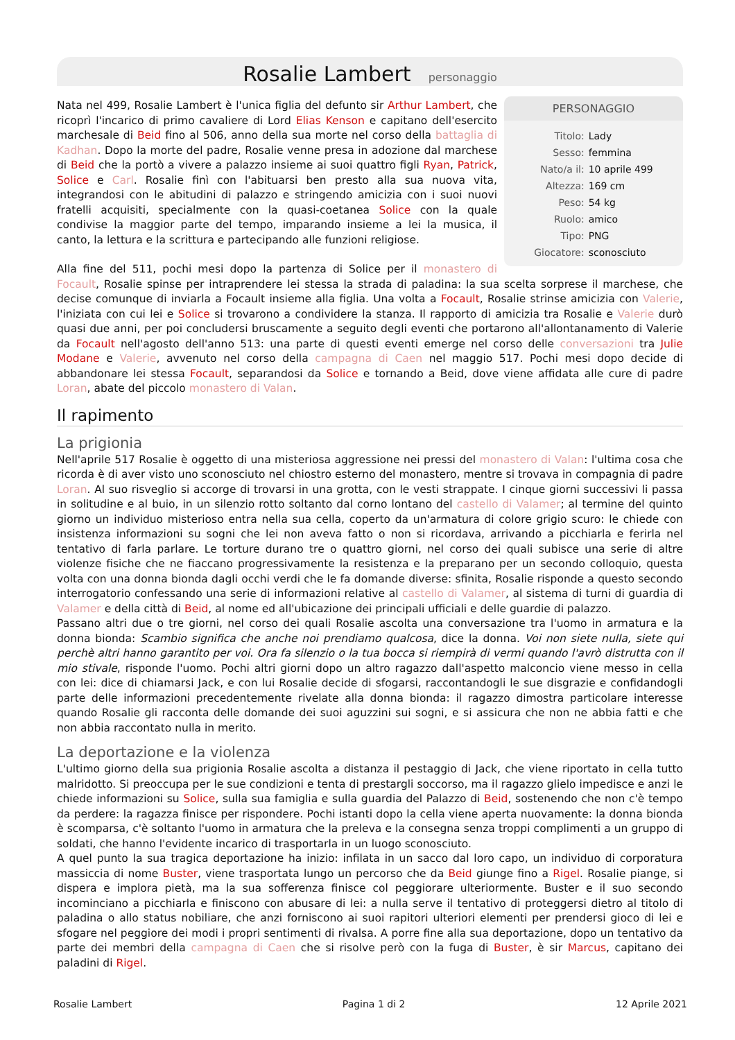Rosalie Lambert personaggio
PERSONAGGIO
| Titolo: | Lady |
| Sesso: | femmina |
| Nato/a il: | 10 aprile 499 |
| Altezza: | 169 cm |
| Peso: | 54 kg |
| Ruolo: | amico |
| Tipo: | PNG |
| Giocatore: | sconosciuto |
Nata nel 499, Rosalie Lambert è l'unica figlia del defunto sir Arthur Lambert, che ricoprì l'incarico di primo cavaliere di Lord Elias Kenson e capitano dell'esercito marchesale di Beid fino al 506, anno della sua morte nel corso della battaglia di Kadhan. Dopo la morte del padre, Rosalie venne presa in adozione dal marchese di Beid che la portò a vivere a palazzo insieme ai suoi quattro figli Ryan, Patrick, Solice e Carl. Rosalie finì con l'abituarsi ben presto alla sua nuova vita, integrandosi con le abitudini di palazzo e stringendo amicizia con i suoi nuovi fratelli acquisiti, specialmente con la quasi-coetanea Solice con la quale condivise la maggior parte del tempo, imparando insieme a lei la musica, il canto, la lettura e la scrittura e partecipando alle funzioni religiose.
Alla fine del 511, pochi mesi dopo la partenza di Solice per il monastero di Focault, Rosalie spinse per intraprendere lei stessa la strada di paladina: la sua scelta sorprese il marchese, che decise comunque di inviarla a Focault insieme alla figlia. Una volta a Focault, Rosalie strinse amicizia con Valerie, l'iniziata con cui lei e Solice si trovarono a condividere la stanza. Il rapporto di amicizia tra Rosalie e Valerie durò quasi due anni, per poi concludersi bruscamente a seguito degli eventi che portarono all'allontanamento di Valerie da Focault nell'agosto dell'anno 513: una parte di questi eventi emerge nel corso delle conversazioni tra Julie Modane e Valerie, avvenuto nel corso della campagna di Caen nel maggio 517. Pochi mesi dopo decide di abbandonare lei stessa Focault, separandosi da Solice e tornando a Beid, dove viene affidata alle cure di padre Loran, abate del piccolo monastero di Valan.
Il rapimento
La prigionia
Nell'aprile 517 Rosalie è oggetto di una misteriosa aggressione nei pressi del monastero di Valan: l'ultima cosa che ricorda è di aver visto uno sconosciuto nel chiostro esterno del monastero, mentre si trovava in compagnia di padre Loran. Al suo risveglio si accorge di trovarsi in una grotta, con le vesti strappate. I cinque giorni successivi li passa in solitudine e al buio, in un silenzio rotto soltanto dal corno lontano del castello di Valamer; al termine del quinto giorno un individuo misterioso entra nella sua cella, coperto da un'armatura di colore grigio scuro: le chiede con insistenza informazioni su sogni che lei non aveva fatto o non si ricordava, arrivando a picchiarla e ferirla nel tentativo di farla parlare. Le torture durano tre o quattro giorni, nel corso dei quali subisce una serie di altre violenze fisiche che ne fiaccano progressivamente la resistenza e la preparano per un secondo colloquio, questa volta con una donna bionda dagli occhi verdi che le fa domande diverse: sfinita, Rosalie risponde a questo secondo interrogatorio confessando una serie di informazioni relative al castello di Valamer, al sistema di turni di guardia di Valamer e della città di Beid, al nome ed all'ubicazione dei principali ufficiali e delle guardie di palazzo.
Passano altri due o tre giorni, nel corso dei quali Rosalie ascolta una conversazione tra l'uomo in armatura e la donna bionda: Scambio significa che anche noi prendiamo qualcosa, dice la donna. Voi non siete nulla, siete qui perchè altri hanno garantito per voi. Ora fa silenzio o la tua bocca si riempirà di vermi quando l'avrò distrutta con il mio stivale, risponde l'uomo. Pochi altri giorni dopo un altro ragazzo dall'aspetto malconcio viene messo in cella con lei: dice di chiamarsi Jack, e con lui Rosalie decide di sfogarsi, raccontandogli le sue disgrazie e confidandogli parte delle informazioni precedentemente rivelate alla donna bionda: il ragazzo dimostra particolare interesse quando Rosalie gli racconta delle domande dei suoi aguzzini sui sogni, e si assicura che non ne abbia fatti e che non abbia raccontato nulla in merito.
La deportazione e la violenza
L'ultimo giorno della sua prigionia Rosalie ascolta a distanza il pestaggio di Jack, che viene riportato in cella tutto malridotto. Si preoccupa per le sue condizioni e tenta di prestargli soccorso, ma il ragazzo glielo impedisce e anzi le chiede informazioni su Solice, sulla sua famiglia e sulla guardia del Palazzo di Beid, sostenendo che non c'è tempo da perdere: la ragazza finisce per rispondere. Pochi istanti dopo la cella viene aperta nuovamente: la donna bionda è scomparsa, c'è soltanto l'uomo in armatura che la preleva e la consegna senza troppi complimenti a un gruppo di soldati, che hanno l'evidente incarico di trasportarla in un luogo sconosciuto.
A quel punto la sua tragica deportazione ha inizio: infilata in un sacco dal loro capo, un individuo di corporatura massiccia di nome Buster, viene trasportata lungo un percorso che da Beid giunge fino a Rigel. Rosalie piange, si dispera e implora pietà, ma la sua sofferenza finisce col peggiorare ulteriormente. Buster e il suo secondo incominciano a picchiarla e finiscono con abusare di lei: a nulla serve il tentativo di proteggersi dietro al titolo di paladina o allo status nobiliare, che anzi forniscono ai suoi rapitori ulteriori elementi per prendersi gioco di lei e sfogare nel peggiore dei modi i propri sentimenti di rivalsa. A porre fine alla sua deportazione, dopo un tentativo da parte dei membri della campagna di Caen che si risolve però con la fuga di Buster, è sir Marcus, capitano dei paladini di Rigel.
Rosalie Lambert Pagina 1 di 2 12 Aprile 2021